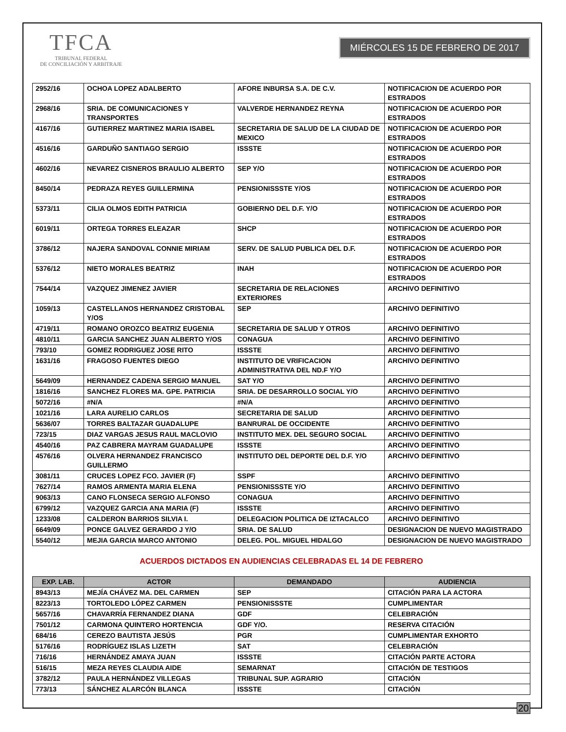TFCA
TRIBUNAL FEDERAL
DE CONCILIACIÓN Y ARBITRAJE
MIÉRCOLES 15 DE FEBRERO DE 2017
| 2952/16 | OCHOA LOPEZ ADALBERTO | AFORE INBURSA S.A. DE C.V. | NOTIFICACION DE ACUERDO POR ESTRADOS |
| 2968/16 | SRIA. DE COMUNICACIONES Y TRANSPORTES | VALVERDE HERNANDEZ REYNA | NOTIFICACION DE ACUERDO POR ESTRADOS |
| 4167/16 | GUTIERREZ MARTINEZ MARIA ISABEL | SECRETARIA DE SALUD DE LA CIUDAD DE MEXICO | NOTIFICACION DE ACUERDO POR ESTRADOS |
| 4516/16 | GARDUÑO SANTIAGO SERGIO | ISSSTE | NOTIFICACION DE ACUERDO POR ESTRADOS |
| 4602/16 | NEVAREZ CISNEROS BRAULIO ALBERTO | SEP Y/O | NOTIFICACION DE ACUERDO POR ESTRADOS |
| 8450/14 | PEDRAZA REYES GUILLERMINA | PENSIONISSSTE Y/OS | NOTIFICACION DE ACUERDO POR ESTRADOS |
| 5373/11 | CILIA OLMOS EDITH PATRICIA | GOBIERNO DEL D.F. Y/O | NOTIFICACION DE ACUERDO POR ESTRADOS |
| 6019/11 | ORTEGA TORRES ELEAZAR | SHCP | NOTIFICACION DE ACUERDO POR ESTRADOS |
| 3786/12 | NAJERA SANDOVAL CONNIE MIRIAM | SERV. DE SALUD PUBLICA DEL D.F. | NOTIFICACION DE ACUERDO POR ESTRADOS |
| 5376/12 | NIETO MORALES BEATRIZ | INAH | NOTIFICACION DE ACUERDO POR ESTRADOS |
| 7544/14 | VAZQUEZ JIMENEZ JAVIER | SECRETARIA DE RELACIONES EXTERIORES | ARCHIVO DEFINITIVO |
| 1059/13 | CASTELLANOS HERNANDEZ CRISTOBAL Y/OS | SEP | ARCHIVO DEFINITIVO |
| 4719/11 | ROMANO OROZCO BEATRIZ EUGENIA | SECRETARIA DE SALUD Y OTROS | ARCHIVO DEFINITIVO |
| 4810/11 | GARCIA SANCHEZ JUAN ALBERTO Y/OS | CONAGUA | ARCHIVO DEFINITIVO |
| 793/10 | GOMEZ RODRIGUEZ JOSE RITO | ISSSTE | ARCHIVO DEFINITIVO |
| 1631/16 | FRAGOSO FUENTES DIEGO | INSTITUTO DE VRIFICACION ADMINISTRATIVA DEL ND.F Y/O | ARCHIVO DEFINITIVO |
| 5649/09 | HERNANDEZ CADENA SERGIO MANUEL | SAT Y/O | ARCHIVO DEFINITIVO |
| 1816/16 | SANCHEZ FLORES MA. GPE. PATRICIA | SRIA. DE DESARROLLO SOCIAL Y/O | ARCHIVO DEFINITIVO |
| 5072/16 | #N/A | #N/A | ARCHIVO DEFINITIVO |
| 1021/16 | LARA AURELIO CARLOS | SECRETARIA DE SALUD | ARCHIVO DEFINITIVO |
| 5636/07 | TORRES BALTAZAR GUADALUPE | BANRURAL DE OCCIDENTE | ARCHIVO DEFINITIVO |
| 723/15 | DIAZ VARGAS JESUS RAUL MACLOVIO | INSTITUTO MEX. DEL SEGURO SOCIAL | ARCHIVO DEFINITIVO |
| 4540/16 | PAZ CABRERA MAYRAM GUADALUPE | ISSSTE | ARCHIVO DEFINITIVO |
| 4576/16 | OLVERA HERNANDEZ FRANCISCO GUILLERMO | INSTITUTO DEL DEPORTE DEL D.F. Y/O | ARCHIVO DEFINITIVO |
| 3081/11 | CRUCES LOPEZ FCO. JAVIER (F) | SSPF | ARCHIVO DEFINITIVO |
| 7627/14 | RAMOS ARMENTA MARIA ELENA | PENSIONISSSTE Y/O | ARCHIVO DEFINITIVO |
| 9063/13 | CANO FLONSECA SERGIO ALFONSO | CONAGUA | ARCHIVO DEFINITIVO |
| 6799/12 | VAZQUEZ GARCIA ANA MARIA (F) | ISSSTE | ARCHIVO DEFINITIVO |
| 1233/08 | CALDERON BARRIOS SILVIA I. | DELEGACION POLITICA DE IZTACALCO | ARCHIVO DEFINITIVO |
| 6649/09 | PONCE GALVEZ GERARDO J Y/O | SRIA. DE SALUD | DESIGNACION DE NUEVO MAGISTRADO |
| 5540/12 | MEJIA GARCIA MARCO ANTONIO | DELEG. POL. MIGUEL HIDALGO | DESIGNACION DE NUEVO MAGISTRADO |
ACUERDOS DICTADOS EN AUDIENCIAS CELEBRADAS EL 14 DE FEBRERO
| EXP. LAB. | ACTOR | DEMANDADO | AUDIENCIA |
| --- | --- | --- | --- |
| 8943/13 | MEJÍA CHÁVEZ MA. DEL CARMEN | SEP | CITACIÓN PARA LA ACTORA |
| 8223/13 | TORTOLEDO LÓPEZ CARMEN | PENSIONISSSTE | CUMPLIMENTAR |
| 5657/16 | CHAVARRÍA FERNANDEZ DIANA | GDF | CELEBRACIÓN |
| 7501/12 | CARMONA QUINTERO HORTENCIA | GDF Y/O. | RESERVA CITACIÓN |
| 684/16 | CEREZO BAUTISTA JESÚS | PGR | CUMPLIMENTAR EXHORTO |
| 5176/16 | RODRÍGUEZ ISLAS LIZETH | SAT | CELEBRACIÓN |
| 716/16 | HERNÁNDEZ AMAYA JUAN | ISSSTE | CITACIÓN PARTE ACTORA |
| 516/15 | MEZA REYES CLAUDIA AIDE | SEMARNAT | CITACIÓN DE TESTIGOS |
| 3782/12 | PAULA HERNÁNDEZ VILLEGAS | TRIBUNAL SUP. AGRARIO | CITACIÓN |
| 773/13 | SÁNCHEZ ALARCÓN BLANCA | ISSSTE | CITACIÓN |
20